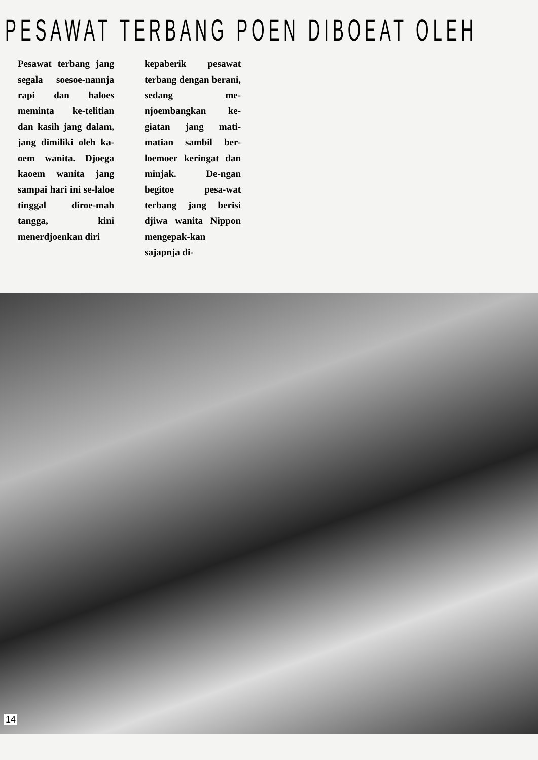PESAWAT TERBANG POEN DIBOEAT OLEH
Pesawat terbang jang segala soesoe-nannja rapi dan haloes meminta ke-telitian dan kasih jang dalam, jang dimiliki oleh ka-oem wanita. Djoega kaoem wanita jang sampai hari ini se-laloe tinggal diroe-mah tangga, kini menerdjoenkan diri
kepaberik pesawat terbang dengan berani, sedang me-njoembangkan ke-giatan jang mati-matian sambil ber-loemoer keringat dan minjak. De-ngan begitoe pesa-wat terbang jang berisi djiwa wanita Nippon mengepak-kan sajapnja di-
14